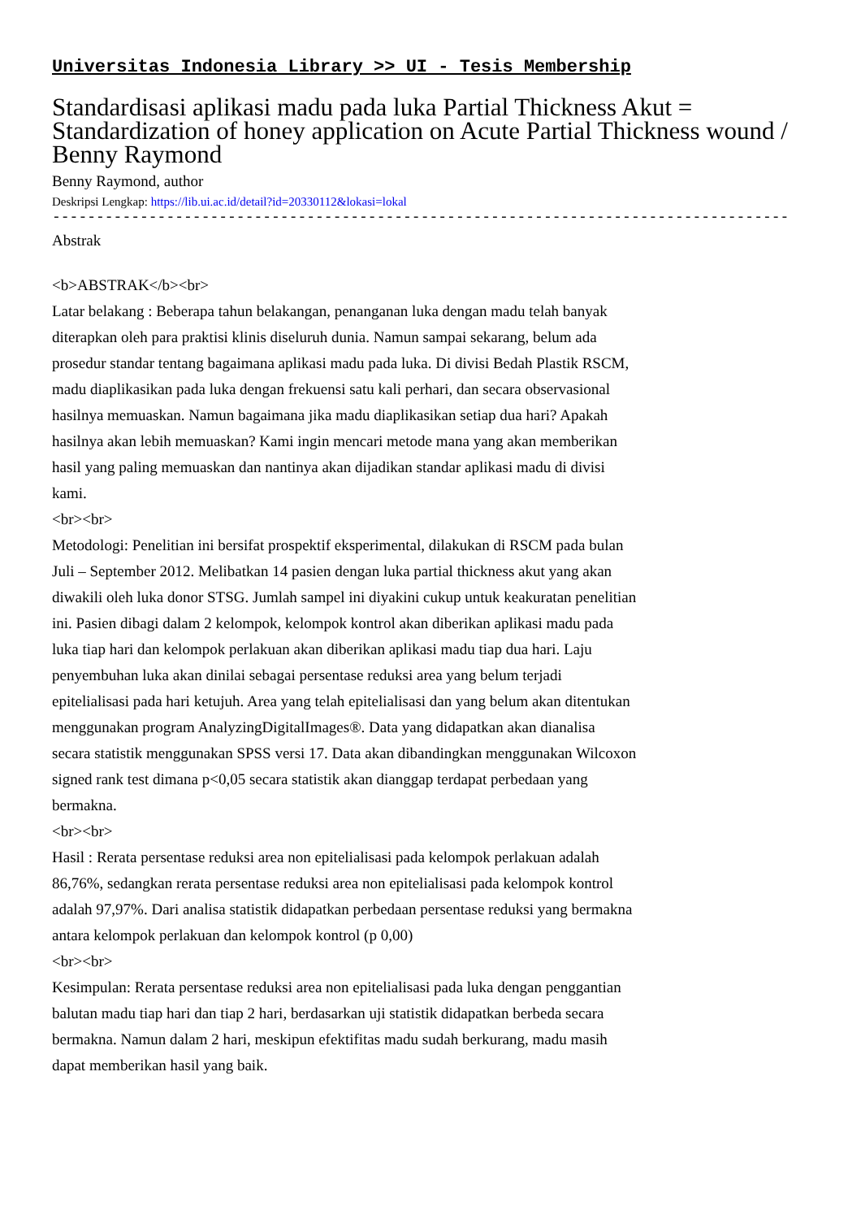Universitas Indonesia Library >> UI - Tesis Membership
Standardisasi aplikasi madu pada luka Partial Thickness Akut = Standardization of honey application on Acute Partial Thickness wound / Benny Raymond
Benny Raymond, author
Deskripsi Lengkap: https://lib.ui.ac.id/detail?id=20330112&lokasi=lokal
------------------------------------------------------------------------------------------
Abstrak
<b>ABSTRAK</b><br>
Latar belakang : Beberapa tahun belakangan, penanganan luka dengan madu telah banyak diterapkan oleh para praktisi klinis diseluruh dunia. Namun sampai sekarang, belum ada prosedur standar tentang bagaimana aplikasi madu pada luka. Di divisi Bedah Plastik RSCM, madu diaplikasikan pada luka dengan frekuensi satu kali perhari, dan secara observasional hasilnya memuaskan. Namun bagaimana jika madu diaplikasikan setiap dua hari? Apakah hasilnya akan lebih memuaskan? Kami ingin mencari metode mana yang akan memberikan hasil yang paling memuaskan dan nantinya akan dijadikan standar aplikasi madu di divisi kami.
<br><br>
Metodologi: Penelitian ini bersifat prospektif eksperimental, dilakukan di RSCM pada bulan Juli – September 2012. Melibatkan 14 pasien dengan luka partial thickness akut yang akan diwakili oleh luka donor STSG. Jumlah sampel ini diyakini cukup untuk keakuratan penelitian ini. Pasien dibagi dalam 2 kelompok, kelompok kontrol akan diberikan aplikasi madu pada luka tiap hari dan kelompok perlakuan akan diberikan aplikasi madu tiap dua hari. Laju penyembuhan luka akan dinilai sebagai persentase reduksi area yang belum terjadi epitelialisasi pada hari ketujuh. Area yang telah epitelialisasi dan yang belum akan ditentukan menggunakan program AnalyzingDigitalImages®. Data yang didapatkan akan dianalisa secara statistik menggunakan SPSS versi 17. Data akan dibandingkan menggunakan Wilcoxon signed rank test dimana p<0,05 secara statistik akan dianggap terdapat perbedaan yang bermakna.
<br><br>
Hasil : Rerata persentase reduksi area non epitelialisasi pada kelompok perlakuan adalah 86,76%, sedangkan rerata persentase reduksi area non epitelialisasi pada kelompok kontrol adalah 97,97%. Dari analisa statistik didapatkan perbedaan persentase reduksi yang bermakna antara kelompok perlakuan dan kelompok kontrol (p 0,00)
<br><br>
Kesimpulan: Rerata persentase reduksi area non epitelialisasi pada luka dengan penggantian balutan madu tiap hari dan tiap 2 hari, berdasarkan uji statistik didapatkan berbeda secara bermakna. Namun dalam 2 hari, meskipun efektifitas madu sudah berkurang, madu masih dapat memberikan hasil yang baik.